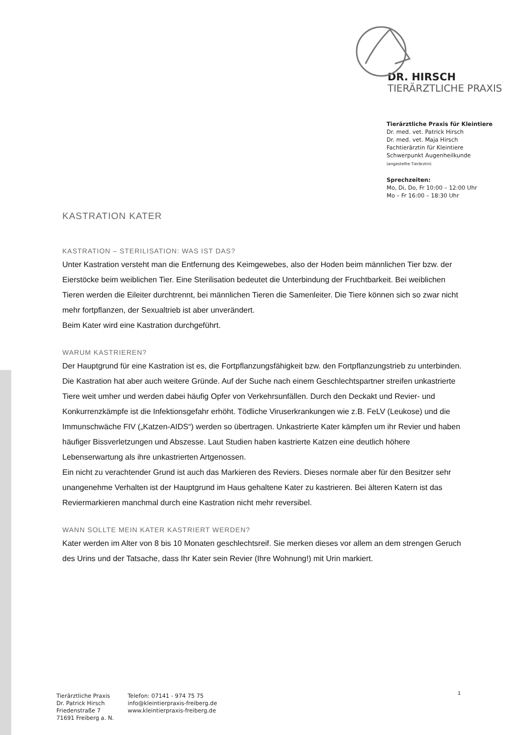DR. HIRSCH
TIERÄRZTLICHE PRAXIS
Tierärztliche Praxis für Kleintiere
Dr. med. vet. Patrick Hirsch
Dr. med. vet. Maja Hirsch
Fachtierärztin für Kleintiere
Schwerpunkt Augenheilkunde
(angestellte Tierärztin)
Sprechzeiten:
Mo, Di, Do, Fr 10:00 – 12:00 Uhr
Mo – Fr 16:00 – 18:30 Uhr
KASTRATION KATER
KASTRATION – STERILISATION: WAS IST DAS?
Unter Kastration versteht man die Entfernung des Keimgewebes, also der Hoden beim männlichen Tier bzw. der Eierstöcke beim weiblichen Tier. Eine Sterilisation bedeutet die Unterbindung der Fruchtbarkeit. Bei weiblichen Tieren werden die Eileiter durchtrennt, bei männlichen Tieren die Samenleiter. Die Tiere können sich so zwar nicht mehr fortpflanzen, der Sexualtrieb ist aber unverändert.
Beim Kater wird eine Kastration durchgeführt.
WARUM KASTRIEREN?
Der Hauptgrund für eine Kastration ist es, die Fortpflanzungsfähigkeit bzw. den Fortpflanzungstrieb zu unterbinden.
Die Kastration hat aber auch weitere Gründe. Auf der Suche nach einem Geschlechtspartner streifen unkastrierte Tiere weit umher und werden dabei häufig Opfer von Verkehrsunfällen. Durch den Deckakt und Revier- und Konkurrenzkämpfe ist die Infektionsgefahr erhöht. Tödliche Viruserkrankungen wie z.B. FeLV (Leukose) und die Immunschwäche FIV („Katzen-AIDS“) werden so übertragen. Unkastrierte Kater kämpfen um ihr Revier und haben häufiger Bissverletzungen und Abszesse. Laut Studien haben kastrierte Katzen eine deutlich höhere Lebenserwartung als ihre unkastrierten Artgenossen.
Ein nicht zu verachtender Grund ist auch das Markieren des Reviers. Dieses normale aber für den Besitzer sehr unangenehme Verhalten ist der Hauptgrund im Haus gehaltene Kater zu kastrieren. Bei älteren Katern ist das Reviermarkieren manchmal durch eine Kastration nicht mehr reversibel.
WANN SOLLTE MEIN KATER KASTRIERT WERDEN?
Kater werden im Alter von 8 bis 10 Monaten geschlechtsreif. Sie merken dieses vor allem an dem strengen Geruch des Urins und der Tatsache, dass Ihr Kater sein Revier (Ihre Wohnung!) mit Urin markiert.
Tierärztliche Praxis
Dr. Patrick Hirsch
Friedenstraße 7
71691 Freiberg a. N.
Telefon: 07141 - 974 75 75
info@kleintierpraxis-freiberg.de
www.kleintierpraxis-freiberg.de
1